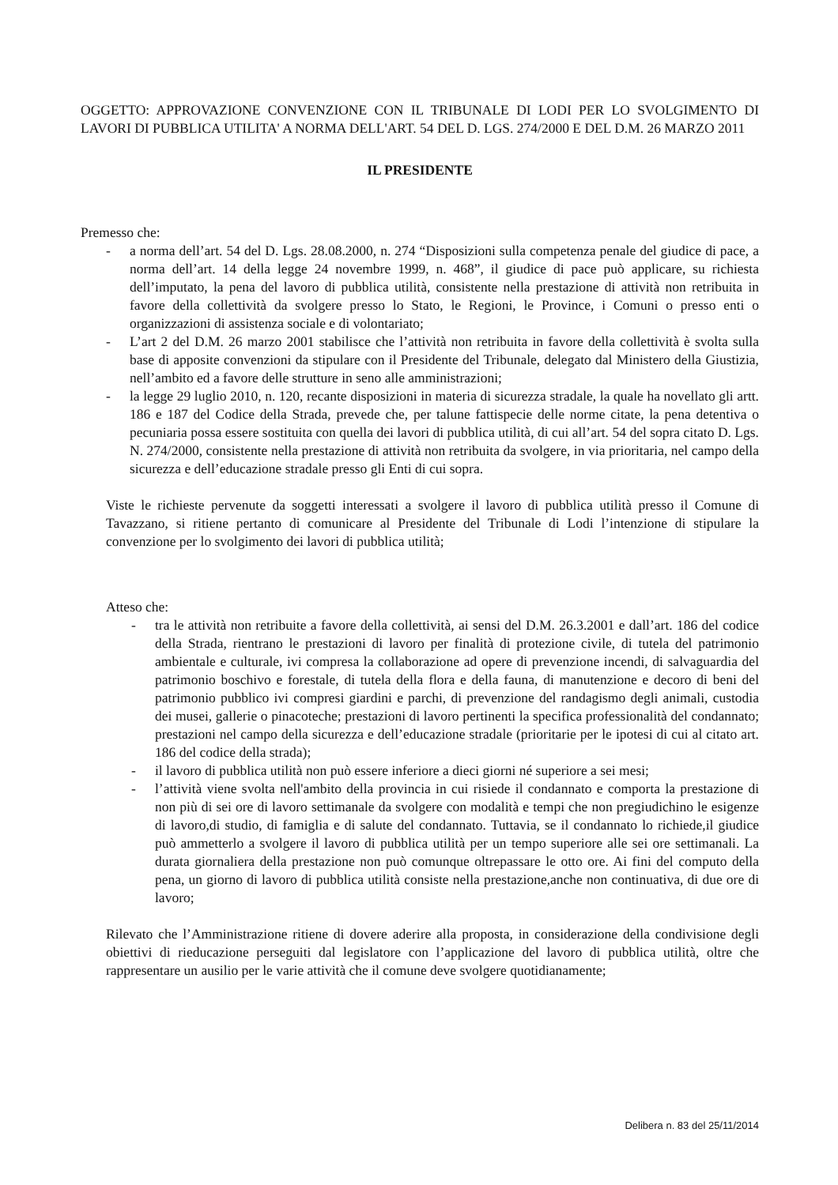OGGETTO: APPROVAZIONE CONVENZIONE CON IL TRIBUNALE DI LODI PER LO SVOLGIMENTO DI LAVORI DI PUBBLICA UTILITA' A NORMA DELL'ART. 54 DEL D. LGS. 274/2000 E DEL D.M. 26 MARZO 2011
IL PRESIDENTE
Premesso che:
- a norma dell’art. 54 del D. Lgs. 28.08.2000, n. 274 “Disposizioni sulla competenza penale del giudice di pace, a norma dell’art. 14 della legge 24 novembre 1999, n. 468”, il giudice di pace può applicare, su richiesta dell’imputato, la pena del lavoro di pubblica utilità, consistente nella prestazione di attività non retribuita in favore della collettività da svolgere presso lo Stato, le Regioni, le Province, i Comuni o presso enti o organizzazioni di assistenza sociale e di volontariato;
- L’art 2 del D.M. 26 marzo 2001 stabilisce che l’attività non retribuita in favore della collettività è svolta sulla base di apposite convenzioni da stipulare con il Presidente del Tribunale, delegato dal Ministero della Giustizia, nell’ambito ed a favore delle strutture in seno alle amministrazioni;
- la legge 29 luglio 2010, n. 120, recante disposizioni in materia di sicurezza stradale, la quale ha novellato gli artt. 186 e 187 del Codice della Strada, prevede che, per talune fattispecie delle norme citate, la pena detentiva o pecuniaria possa essere sostituita con quella dei lavori di pubblica utilità, di cui all’art. 54 del sopra citato D. Lgs. N. 274/2000, consistente nella prestazione di attività non retribuita da svolgere, in via prioritaria, nel campo della sicurezza e dell’educazione stradale presso gli Enti di cui sopra.
Viste le richieste pervenute da soggetti interessati a svolgere il lavoro di pubblica utilità presso il Comune di Tavazzano, si ritiene pertanto di comunicare al Presidente del Tribunale di Lodi l’intenzione di stipulare la convenzione per lo svolgimento dei lavori di pubblica utilità;
Atteso che:
- tra le attività non retribuite a favore della collettività, ai sensi del D.M. 26.3.2001 e dall’art. 186 del codice della Strada, rientrano le prestazioni di lavoro per finalità di protezione civile, di tutela del patrimonio ambientale e culturale, ivi compresa la collaborazione ad opere di prevenzione incendi, di salvaguardia del patrimonio boschivo e forestale, di tutela della flora e della fauna, di manutenzione e decoro di beni del patrimonio pubblico ivi compresi giardini e parchi, di prevenzione del randagismo degli animali, custodia dei musei, gallerie o pinacoteche; prestazioni di lavoro pertinenti la specifica professionalità del condannato; prestazioni nel campo della sicurezza e dell’educazione stradale (prioritarie per le ipotesi di cui al citato art. 186 del codice della strada);
- il lavoro di pubblica utilità non può essere inferiore a dieci giorni né superiore a sei mesi;
- l’attività viene svolta nell'ambito della provincia in cui risiede il condannato e comporta la prestazione di non più di sei ore di lavoro settimanale da svolgere con modalità e tempi che non pregiudichino le esigenze di lavoro,di studio, di famiglia e di salute del condannato. Tuttavia, se il condannato lo richiede,il giudice può ammetterlo a svolgere il lavoro di pubblica utilità per un tempo superiore alle sei ore settimanali. La durata giornaliera della prestazione non può comunque oltrepassare le otto ore. Ai fini del computo della pena, un giorno di lavoro di pubblica utilità consiste nella prestazione,anche non continuativa, di due ore di lavoro;
Rilevato che l’Amministrazione ritiene di dovere aderire alla proposta, in considerazione della condivisione degli obiettivi di rieducazione perseguiti dal legislatore con l’applicazione del lavoro di pubblica utilità, oltre che rappresentare un ausilio per le varie attività che il comune deve svolgere quotidianamente;
Delibera n. 83 del 25/11/2014